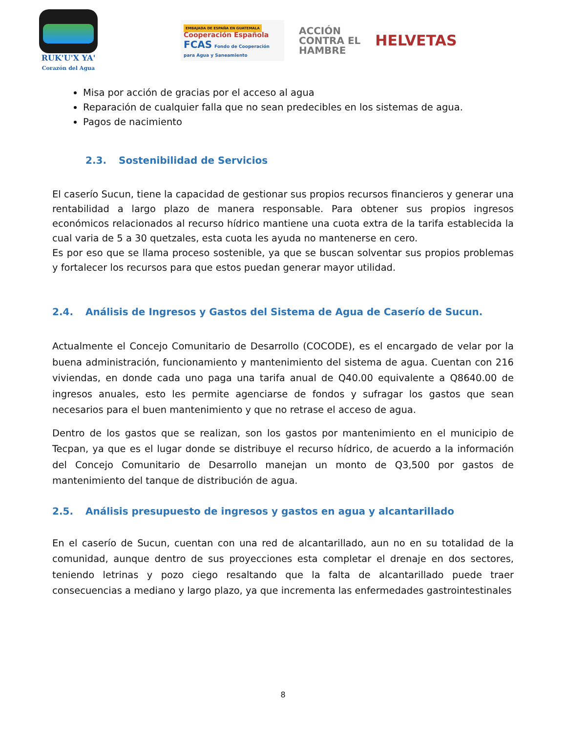RUK'U'X YA'
Corazón del Agua
EMBAJADA DE ESPAÑA EN GUATEMALA Cooperación Española
FCAS Fondo de Cooperación para Agua y Saneamiento
ACCIÓN
CONTRA EL
HAMBRE
HELVETAS
Misa por acción de gracias por el acceso al agua
Reparación de cualquier falla que no sean predecibles en los sistemas de agua.
Pagos de nacimiento
2.3. Sostenibilidad de Servicios
El caserío Sucun, tiene la capacidad de gestionar sus propios recursos financieros y generar una rentabilidad a largo plazo de manera responsable. Para obtener sus propios ingresos económicos relacionados al recurso hídrico mantiene una cuota extra de la tarifa establecida la cual varia de 5 a 30 quetzales, esta cuota les ayuda no mantenerse en cero.
Es por eso que se llama proceso sostenible, ya que se buscan solventar sus propios problemas y fortalecer los recursos para que estos puedan generar mayor utilidad.
2.4. Análisis de Ingresos y Gastos del Sistema de Agua de Caserío de Sucun.
Actualmente el Concejo Comunitario de Desarrollo (COCODE), es el encargado de velar por la buena administración, funcionamiento y mantenimiento del sistema de agua. Cuentan con 216 viviendas, en donde cada uno paga una tarifa anual de Q40.00 equivalente a Q8640.00 de ingresos anuales, esto les permite agenciarse de fondos y sufragar los gastos que sean necesarios para el buen mantenimiento y que no retrase el acceso de agua.
Dentro de los gastos que se realizan, son los gastos por mantenimiento en el municipio de Tecpan, ya que es el lugar donde se distribuye el recurso hídrico, de acuerdo a la información del Concejo Comunitario de Desarrollo manejan un monto de Q3,500 por gastos de mantenimiento del tanque de distribución de agua.
2.5. Análisis presupuesto de ingresos y gastos en agua y alcantarillado
En el caserío de Sucun, cuentan con una red de alcantarillado, aun no en su totalidad de la comunidad, aunque dentro de sus proyecciones esta completar el drenaje en dos sectores, teniendo letrinas y pozo ciego resaltando que la falta de alcantarillado puede traer consecuencias a mediano y largo plazo, ya que incrementa las enfermedades gastrointestinales
8